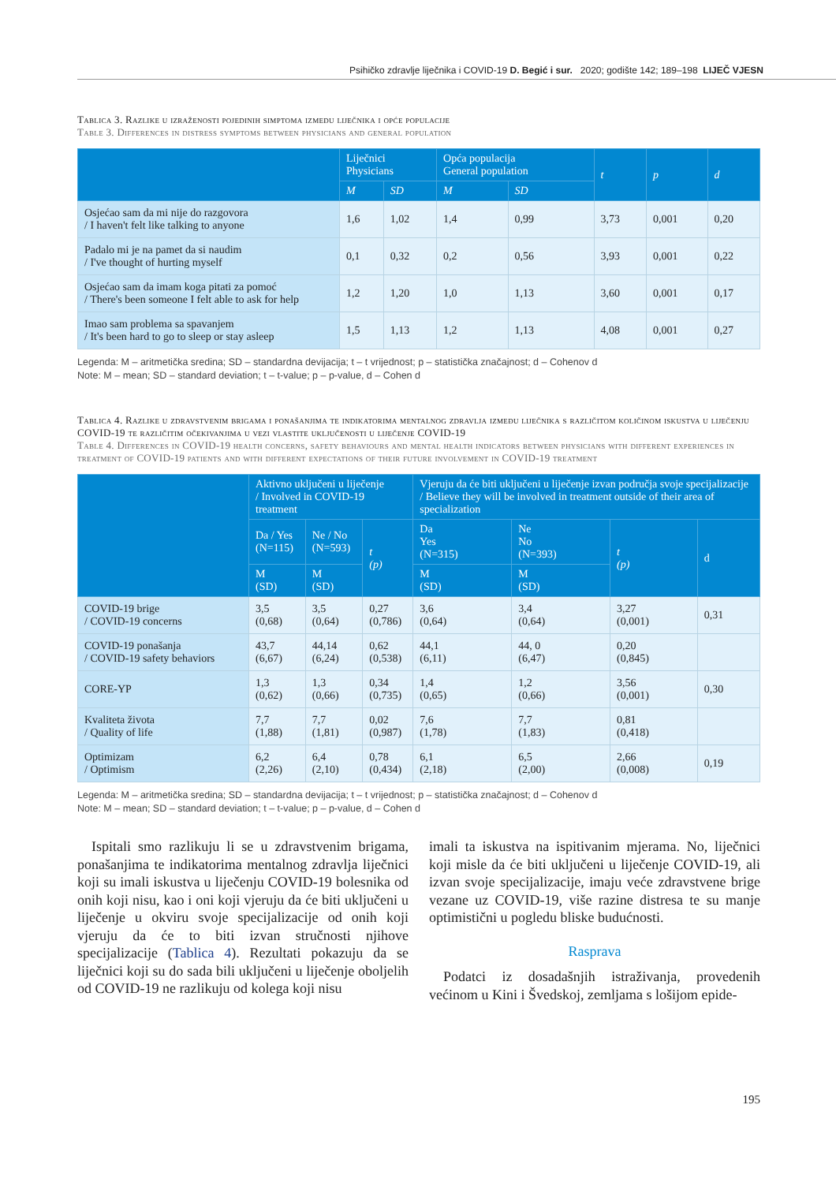Psihičko zdravlje liječnika i COVID-19 D. Begić i sur. 2020; godište 142; 189–198 LIJEČ VJESN
Tablica 3. Razlike u izraženosti pojedinih simptoma između liječnika i opće populacije
Table 3. Differences in distress symptoms between physicians and general population
| | Liječnici Physicians | | Opća populacija General population | | t | p | d |
| --- | --- | --- | --- | --- | --- | --- | --- |
| | M | SD | M | SD | | | |
| Osjećao sam da mi nije do razgovora / I haven't felt like talking to anyone | 1,6 | 1,02 | 1,4 | 0,99 | 3,73 | 0,001 | 0,20 |
| Padalo mi je na pamet da si naudim / I've thought of hurting myself | 0,1 | 0,32 | 0,2 | 0,56 | 3,93 | 0,001 | 0,22 |
| Osjećao sam da imam koga pitati za pomoć / There's been someone I felt able to ask for help | 1,2 | 1,20 | 1,0 | 1,13 | 3,60 | 0,001 | 0,17 |
| Imao sam problema sa spavanjem / It's been hard to go to sleep or stay asleep | 1,5 | 1,13 | 1,2 | 1,13 | 4,08 | 0,001 | 0,27 |
Legenda: M – aritmetička sredina; SD – standardna devijacija; t – t vrijednost; p – statistička značajnost; d – Cohenov d
Note: M – mean; SD – standard deviation; t – t-value; p – p-value, d – Cohen d
Tablica 4. Razlike u zdravstvenim brigama i ponašanjima te indikatorima mentalnog zdravlja između liječnika s različitom količinom iskustva u liječenju COVID-19 te različitim očekivanjima u vezi vlastite uključenosti u liječenje COVID-19
Table 4. Differences in COVID-19 health concerns, safety behaviours and mental health indicators between physicians with different experiences in treatment of COVID-19 patients and with different expectations of their future involvement in COVID-19 treatment
| | Aktivno uključeni u liječenje / Involved in COVID-19 treatment | | | Vjeruju da će biti uključeni u liječenje izvan područja svoje specijalizacije / Believe they will be involved in treatment outside of their area of specialization | | | |
| --- | --- | --- | --- | --- | --- | --- | --- |
| | Da / Yes (N=115) | Ne / No (N=593) | t (p) | Da Yes (N=315) | Ne No (N=393) | t (p) | d |
| | M (SD) | M (SD) | | M (SD) | M (SD) | | |
| COVID-19 brige / COVID-19 concerns | 3,5 (0,68) | 3,5 (0,64) | 0,27 (0,786) | 3,6 (0,64) | 3,4 (0,64) | 3,27 (0,001) | 0,31 |
| COVID-19 ponašanja / COVID-19 safety behaviors | 43,7 (6,67) | 44,14 (6,24) | 0,62 (0,538) | 44,1 (6,11) | 44, 0 (6,47) | 0,20 (0,845) | |
| CORE-YP | 1,3 (0,62) | 1,3 (0,66) | 0,34 (0,735) | 1,4 (0,65) | 1,2 (0,66) | 3,56 (0,001) | 0,30 |
| Kvaliteta života / Quality of life | 7,7 (1,88) | 7,7 (1,81) | 0,02 (0,987) | 7,6 (1,78) | 7,7 (1,83) | 0,81 (0,418) | |
| Optimizam / Optimism | 6,2 (2,26) | 6,4 (2,10) | 0,78 (0,434) | 6,1 (2,18) | 6,5 (2,00) | 2,66 (0,008) | 0,19 |
Legenda: M – aritmetička sredina; SD – standardna devijacija; t – t vrijednost; p – statistička značajnost; d – Cohenov d
Note: M – mean; SD – standard deviation; t – t-value; p – p-value, d – Cohen d
Ispitali smo razlikuju li se u zdravstvenim brigama, ponašanjima te indikatorima mentalnog zdravlja liječnici koji su imali iskustva u liječenju COVID-19 bolesnika od onih koji nisu, kao i oni koji vjeruju da će biti uključeni u liječenje u okviru svoje specijalizacije od onih koji vjeruju da će to biti izvan stručnosti njihove specijalizacije (Tablica 4). Rezultati pokazuju da se liječnici koji su do sada bili uključeni u liječenje oboljelih od COVID-19 ne razlikuju od kolega koji nisu
imali ta iskustva na ispitivanim mjerama. No, liječnici koji misle da će biti uključeni u liječenje COVID-19, ali izvan svoje specijalizacije, imaju veće zdravstvene brige vezane uz COVID-19, više razine distresa te su manje optimistični u pogledu bliske budućnosti.
Rasprava
Podatci iz dosadašnjih istraživanja, provedenih većinom u Kini i Švedskoj, zemljama s lošijom epide-
195